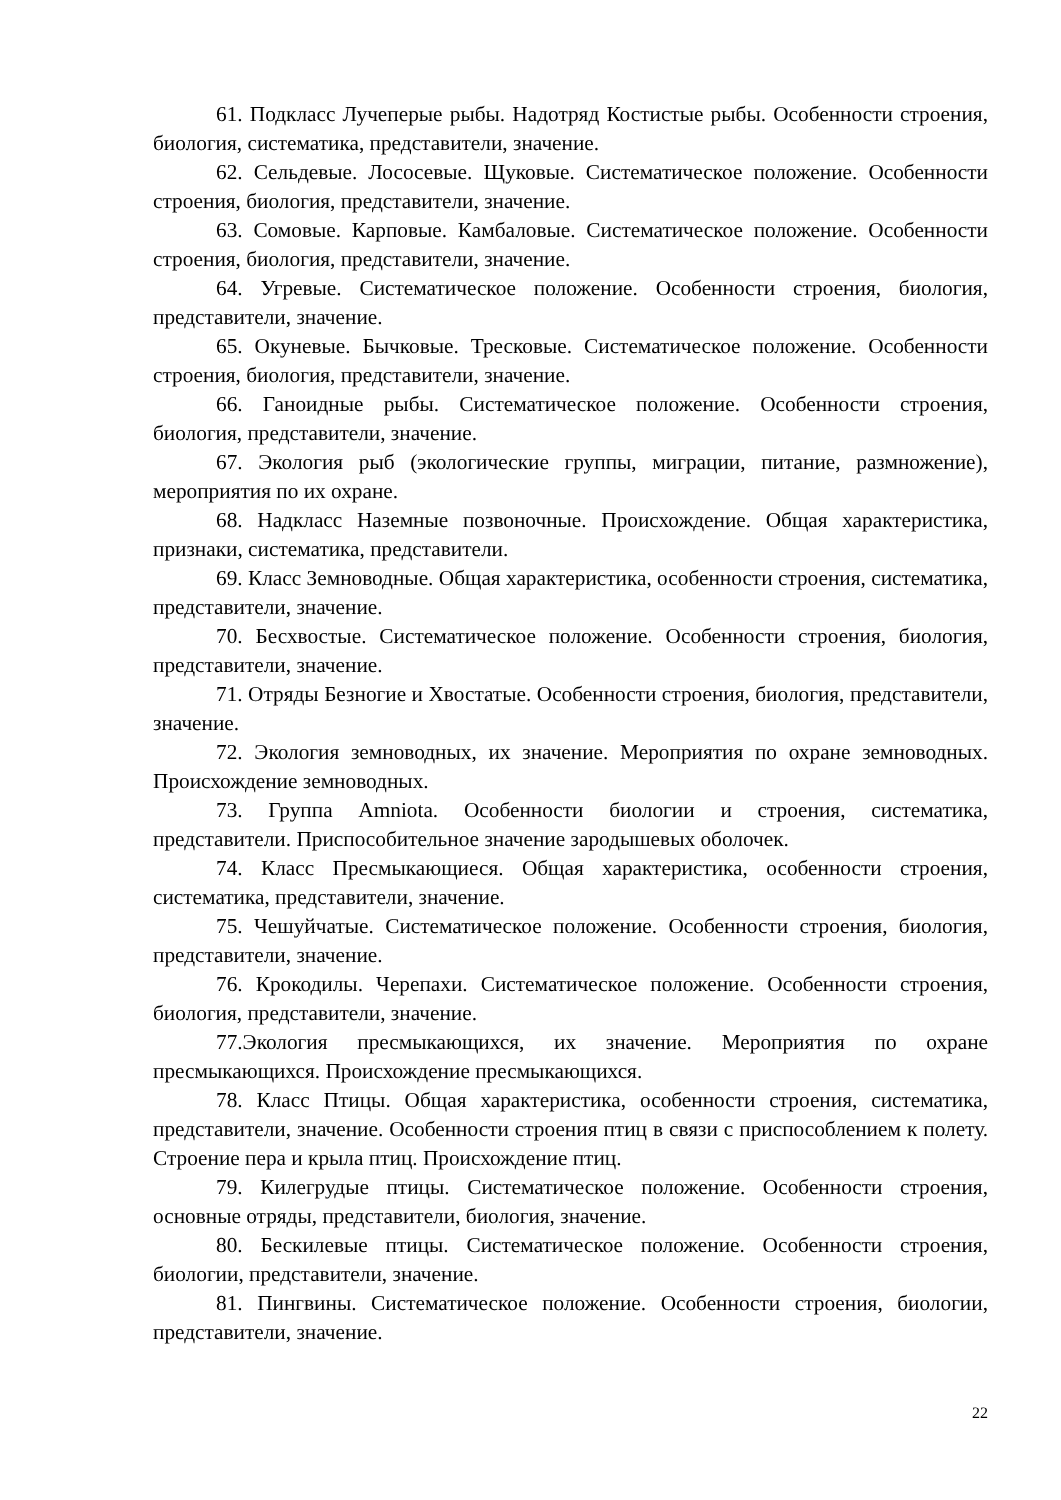61. Подкласс Лучеперые рыбы. Надотряд Костистые рыбы. Особенности строения, биология, систематика, представители, значение.
62. Сельдевые. Лососевые. Щуковые. Систематическое положение. Особенности строения, биология, представители, значение.
63. Сомовые. Карповые. Камбаловые. Систематическое положение. Особенности строения, биология, представители, значение.
64. Угревые. Систематическое положение. Особенности строения, биология, представители, значение.
65. Окуневые. Бычковые. Тресковые. Систематическое положение. Особенности строения, биология, представители, значение.
66. Ганоидные рыбы. Систематическое положение. Особенности строения, биология, представители, значение.
67. Экология рыб (экологические группы, миграции, питание, размножение), мероприятия по их охране.
68. Надкласс Наземные позвоночные. Происхождение. Общая характеристика, признаки, систематика, представители.
69. Класс Земноводные. Общая характеристика, особенности строения, систематика, представители, значение.
70. Бесхвостые. Систематическое положение. Особенности строения, биология, представители, значение.
71. Отряды Безногие и Хвостатые. Особенности строения, биология, представители, значение.
72. Экология земноводных, их значение. Мероприятия по охране земноводных. Происхождение земноводных.
73. Группа Amniota. Особенности биологии и строения, систематика, представители. Приспособительное значение зародышевых оболочек.
74. Класс Пресмыкающиеся. Общая характеристика, особенности строения, систематика, представители, значение.
75. Чешуйчатые. Систематическое положение. Особенности строения, биология, представители, значение.
76. Крокодилы. Черепахи. Систематическое положение. Особенности строения, биология, представители, значение.
77.Экология пресмыкающихся, их значение. Мероприятия по охране пресмыкающихся. Происхождение пресмыкающихся.
78. Класс Птицы. Общая характеристика, особенности строения, систематика, представители, значение. Особенности строения птиц в связи с приспособлением к полету. Строение пера и крыла птиц. Происхождение птиц.
79. Килегрудые птицы. Систематическое положение. Особенности строения, основные отряды, представители, биология, значение.
80. Бескилевые птицы. Систематическое положение. Особенности строения, биологии, представители, значение.
81. Пингвины. Систематическое положение. Особенности строения, биологии, представители, значение.
22